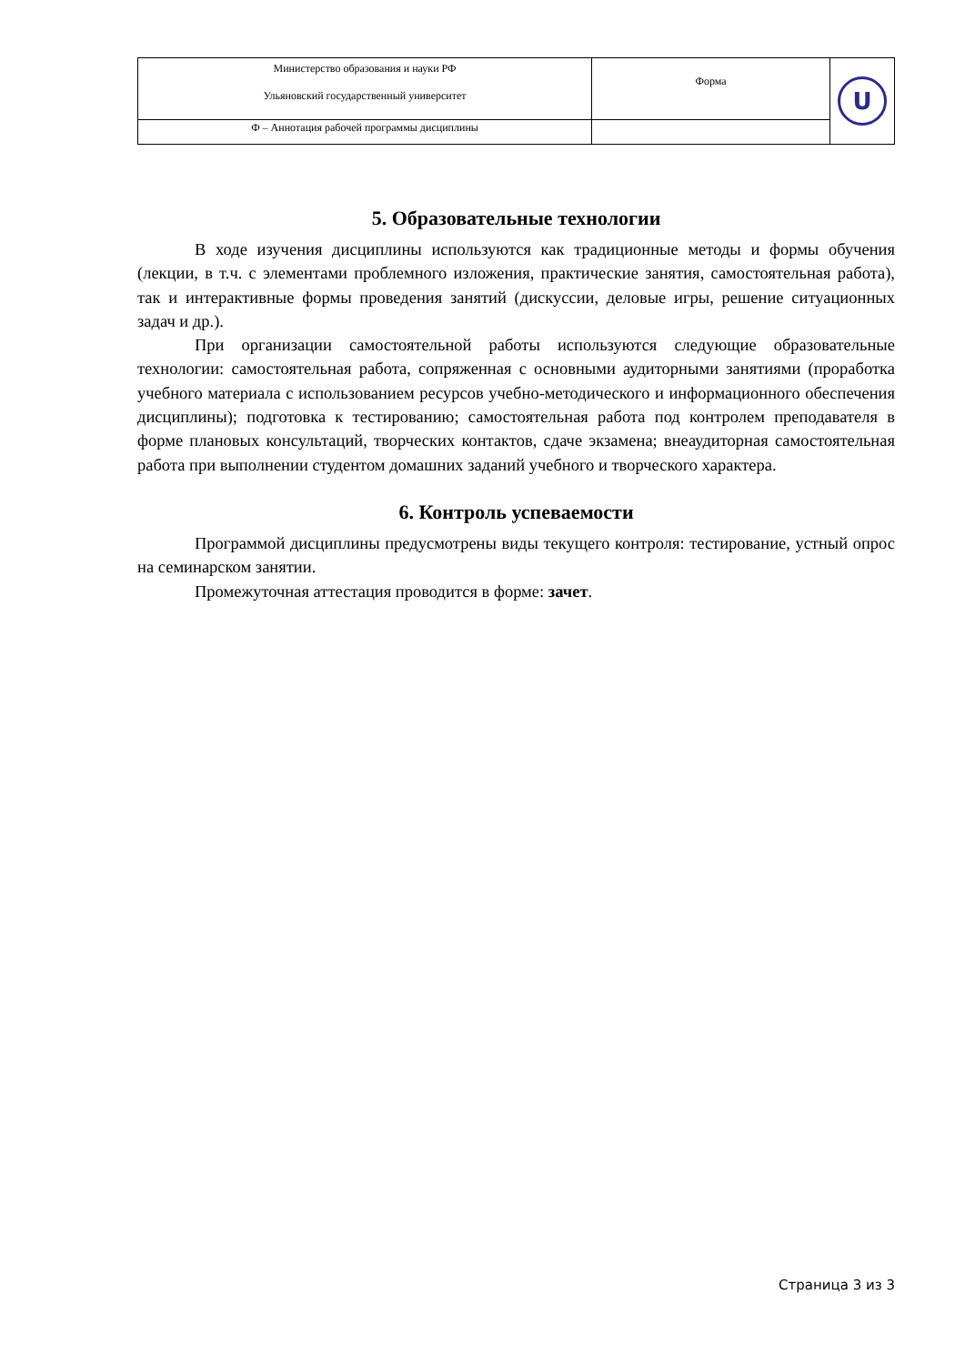| Министерство образования и науки РФ Ульяновский государственный университет | Форма | U |
| Ф – Аннотация рабочей программы дисциплины | | |
5. Образовательные технологии
В ходе изучения дисциплины используются как традиционные методы и формы обучения (лекции, в т.ч. с элементами проблемного изложения, практические занятия, самостоятельная работа), так и интерактивные формы проведения занятий (дискуссии, деловые игры, решение ситуационных задач и др.).
При организации самостоятельной работы используются следующие образовательные технологии: самостоятельная работа, сопряженная с основными аудиторными занятиями (проработка учебного материала с использованием ресурсов учебно-методического и информационного обеспечения дисциплины); подготовка к тестированию; самостоятельная работа под контролем преподавателя в форме плановых консультаций, творческих контактов, сдаче экзамена; внеаудиторная самостоятельная работа при выполнении студентом домашних заданий учебного и творческого характера.
6. Контроль успеваемости
Программой дисциплины предусмотрены виды текущего контроля: тестирование, устный опрос на семинарском занятии.
Промежуточная аттестация проводится в форме: зачет.
Страница 3 из 3